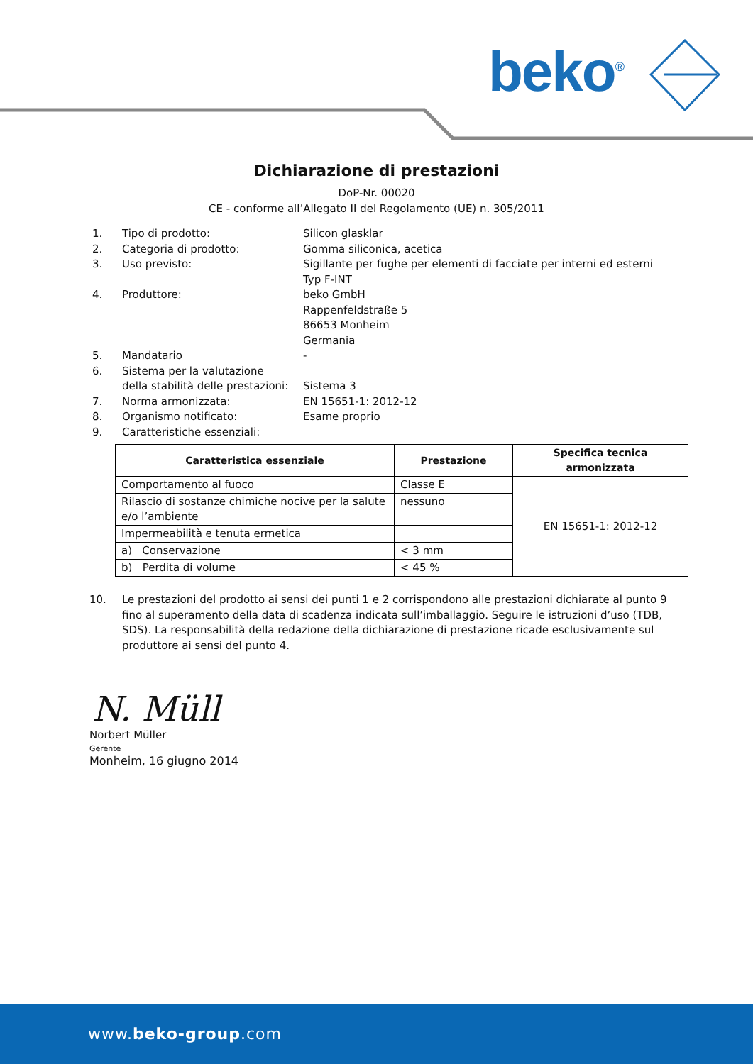beko<sup>®</sup>
Dichiarazione di prestazioni
DoP-Nr. 00020
CE - conforme all’Allegato II del Regolamento (UE) n. 305/2011
1. Tipo di prodotto: Silicon glasklar
2. Categoria di prodotto: Gomma siliconica, acetica
3. Uso previsto: Sigillante per fughe per elementi di facciate per interni ed esterni
Typ F-INT
4. Produttore: beko GmbH
Rappenfeldstraße 5
86653 Monheim
Germania
5. Mandatario -
6. Sistema per la valutazione
della stabilità delle prestazioni:
Sistema 3
7. Norma armonizzata: EN 15651-1: 2012-12
8. Organismo notificato: Esame proprio
9. Caratteristiche essenziali:
| Caratteristica essenziale | Prestazione | Specifica tecnica armonizzata |
| --- | --- | --- |
| Comportamento al fuoco | Classe E | EN 15651-1: 2012-12 |
| Rilascio di sostanze chimiche nocive per la salute e/o l’ambiente | nessuno | |
| Impermeabilità e tenuta ermetica | | |
| a) Conservazione | < 3 mm | |
| b) Perdita di volume | < 45 % | |
10. Le prestazioni del prodotto ai sensi dei punti 1 e 2 corrispondono alle prestazioni dichiarate al punto 9 fino al superamento della data di scadenza indicata sull’imballaggio. Seguire le istruzioni d’uso (TDB, SDS). La responsabilità della redazione della dichiarazione di prestazione ricade esclusivamente sul produttore ai sensi del punto 4.
N. Müll
Norbert Müller
Gerente
Monheim, 16 giugno 2014
www.beko-group.com